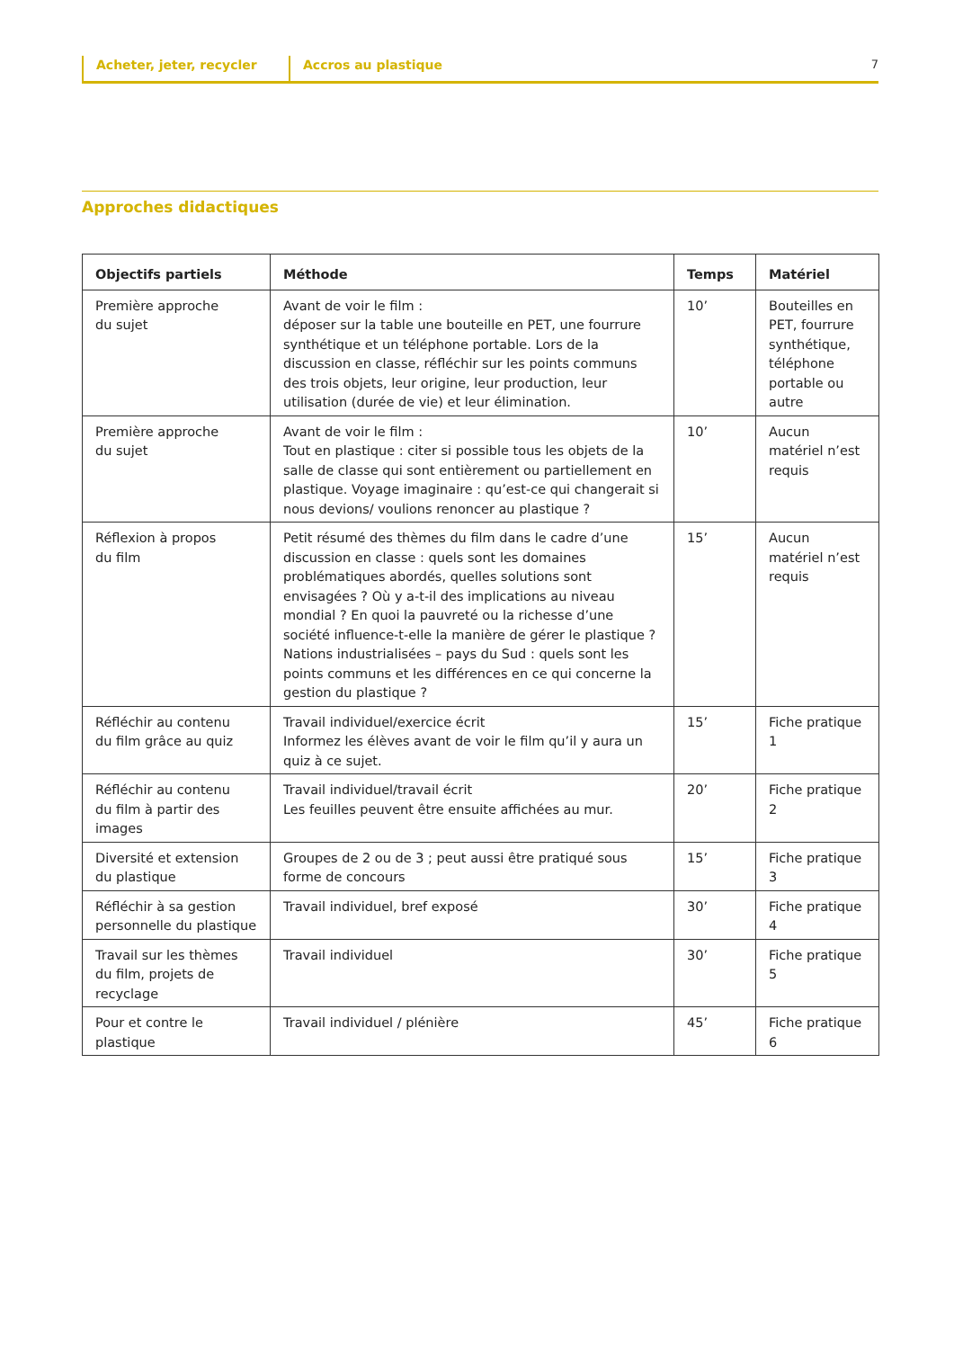Acheter, jeter, recycler Accros au plastique 7
Approches didactiques
| Objectifs partiels | Méthode | Temps | Matériel |
| --- | --- | --- | --- |
| Première approche du sujet | Avant de voir le film : déposer sur la table une bouteille en PET, une fourrure synthétique et un téléphone portable. Lors de la discussion en classe, réfléchir sur les points communs des trois objets, leur origine, leur production, leur utilisation (durée de vie) et leur élimination. | 10’ | Bouteilles en PET, fourrure synthétique, téléphone portable ou autre |
| Première approche du sujet | Avant de voir le film : Tout en plastique : citer si possible tous les objets de la salle de classe qui sont entièrement ou partiellement en plastique. Voyage imaginaire : qu’est-ce qui changerait si nous devions/ voulions renoncer au plastique ? | 10’ | Aucun matériel n’est requis |
| Réflexion à propos du film | Petit résumé des thèmes du film dans le cadre d’une discussion en classe : quels sont les domaines problématiques abordés, quelles solutions sont envisagées ? Où y a-t-il des implications au niveau mondial ? En quoi la pauvreté ou la richesse d’une société influence-t-elle la manière de gérer le plastique ? Nations industrialisées – pays du Sud : quels sont les points communs et les différences en ce qui concerne la gestion du plastique ? | 15’ | Aucun matériel n’est requis |
| Réfléchir au contenu du film grâce au quiz | Travail individuel/exercice écrit Informez les élèves avant de voir le film qu’il y aura un quiz à ce sujet. | 15’ | Fiche pratique 1 |
| Réfléchir au contenu du film à partir des images | Travail individuel/travail écrit Les feuilles peuvent être ensuite affichées au mur. | 20’ | Fiche pratique 2 |
| Diversité et extension du plastique | Groupes de 2 ou de 3 ; peut aussi être pratiqué sous forme de concours | 15’ | Fiche pratique 3 |
| Réfléchir à sa gestion personnelle du plastique | Travail individuel, bref exposé | 30’ | Fiche pratique 4 |
| Travail sur les thèmes du film, projets de recyclage | Travail individuel | 30’ | Fiche pratique 5 |
| Pour et contre le plastique | Travail individuel / plénière | 45’ | Fiche pratique 6 |